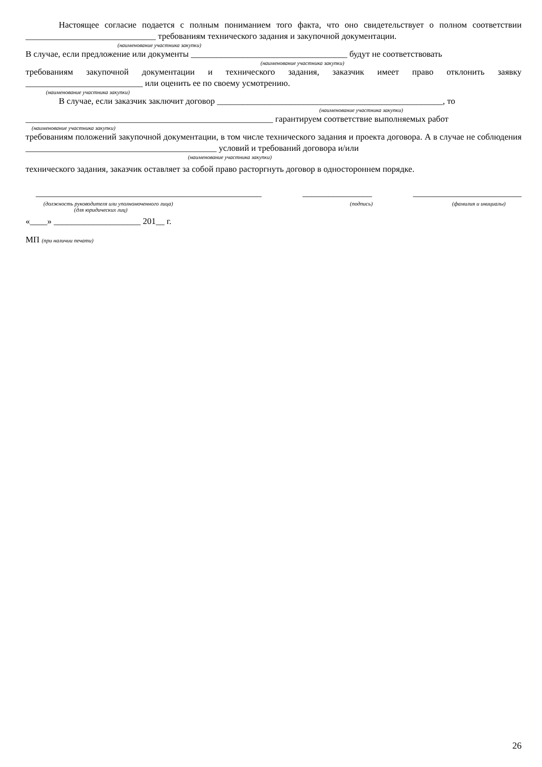Настоящее согласие подается с полным пониманием того факта, что оно свидетельствует о полном соответствии ______________________________ требованиям технического задания и закупочной документации.
(наименование участника закупки)
В случае, если предложение или документы ____________________________________ будут не соответствовать
(наименование участника закупки)
требованиям закупочной документации и технического задания, заказчик имеет право отклонить заявку ___________________________ или оценить ее по своему усмотрению.
(наименование участника закупки)
В случае, если заказчик заключит договор ____________________________________________________, то
(наименование участника закупки)
_________________________________________________________ гарантируем соответствие выполняемых работ
(наименование участника закупки)
требованиям положений закупочной документации, в том числе технического задания и проекта договора. А в случае не соблюдения ____________________________________________ условий и требований договора и/или
(наименование участника закупки)
технического задания, заказчик оставляет за собой право расторгнуть договор в одностороннем порядке.
____________________________________________________ ________________ _________________________
(должность руководителя или уполномоченного лица)
(для юридических лиц) (подпись) (фамилия и инициалы)
«____» ____________________ 201__ г.
МП (при наличии печати)
26